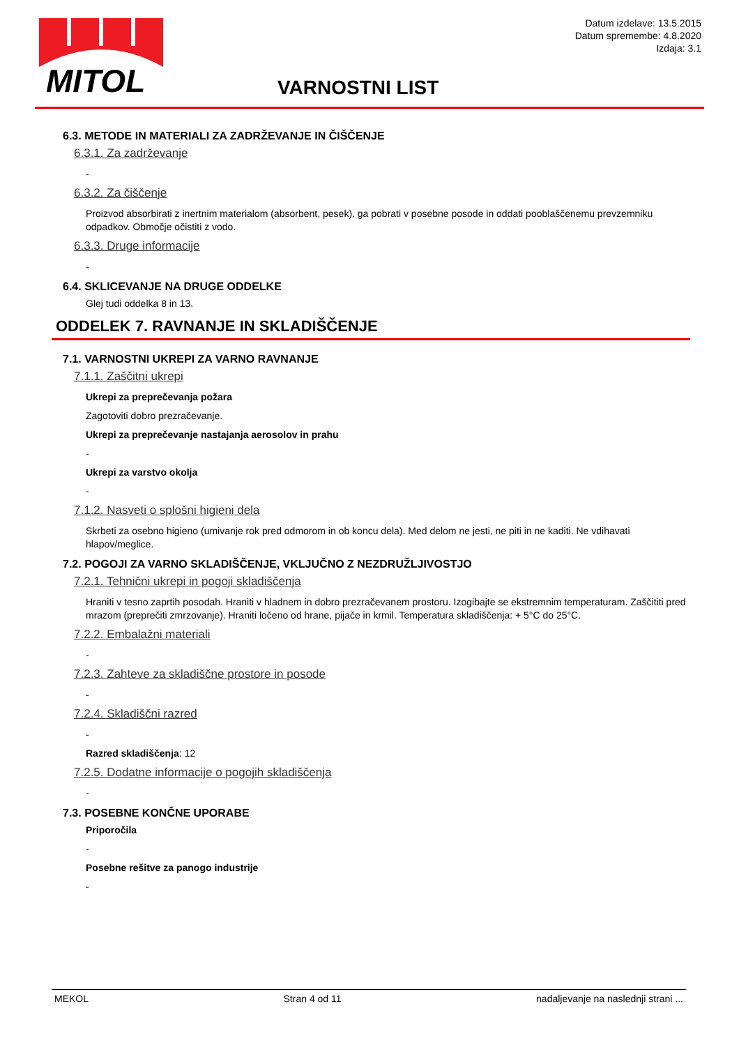MITOL
Datum izdelave: 13.5.2015
Datum spremembe: 4.8.2020
Izdaja: 3.1
VARNOSTNI LIST
6.3. METODE IN MATERIALI ZA ZADRŽEVANJE IN ČIŠČENJE
6.3.1. Za zadrževanje
-
6.3.2. Za čiščenje
Proizvod absorbirati z inertnim materialom (absorbent, pesek), ga pobrati v posebne posode in oddati pooblaščenemu prevzemniku odpadkov. Območje očistiti z vodo.
6.3.3. Druge informacije
-
6.4. SKLICEVANJE NA DRUGE ODDELKE
Glej tudi oddelka 8 in 13.
ODDELEK 7. RAVNANJE IN SKLADIŠČENJE
7.1. VARNOSTNI UKREPI ZA VARNO RAVNANJE
7.1.1. Zaščitni ukrepi
Ukrepi za preprečevanja požara
Zagotoviti dobro prezračevanje.
Ukrepi za preprečevanje nastajanja aerosolov in prahu
-
Ukrepi za varstvo okolja
-
7.1.2. Nasveti o splošni higieni dela
Skrbeti za osebno higieno (umivanje rok pred odmorom in ob koncu dela). Med delom ne jesti, ne piti in ne kaditi. Ne vdihavati hlapov/meglice.
7.2. POGOJI ZA VARNO SKLADIŠČENJE, VKLJUČNO Z NEZDRUŽLJIVOSTJO
7.2.1. Tehnični ukrepi in pogoji skladiščenja
Hraniti v tesno zaprtih posodah. Hraniti v hladnem in dobro prezračevanem prostoru. Izogibajte se ekstremnim temperaturam. Zaščititi pred mrazom (preprečiti zmrzovanje). Hraniti ločeno od hrane, pijače in krmil. Temperatura skladiščenja: + 5°C do 25°C.
7.2.2. Embalažni materiali
-
7.2.3. Zahteve za skladiščne prostore in posode
-
7.2.4. Skladiščni razred
-
Razred skladiščenja: 12
7.2.5. Dodatne informacije o pogojih skladiščenja
-
7.3. POSEBNE KONČNE UPORABE
Priporočila
-
Posebne rešitve za panogo industrije
-
MEKOL Stran 4 od 11 nadaljevanje na naslednji strani ...